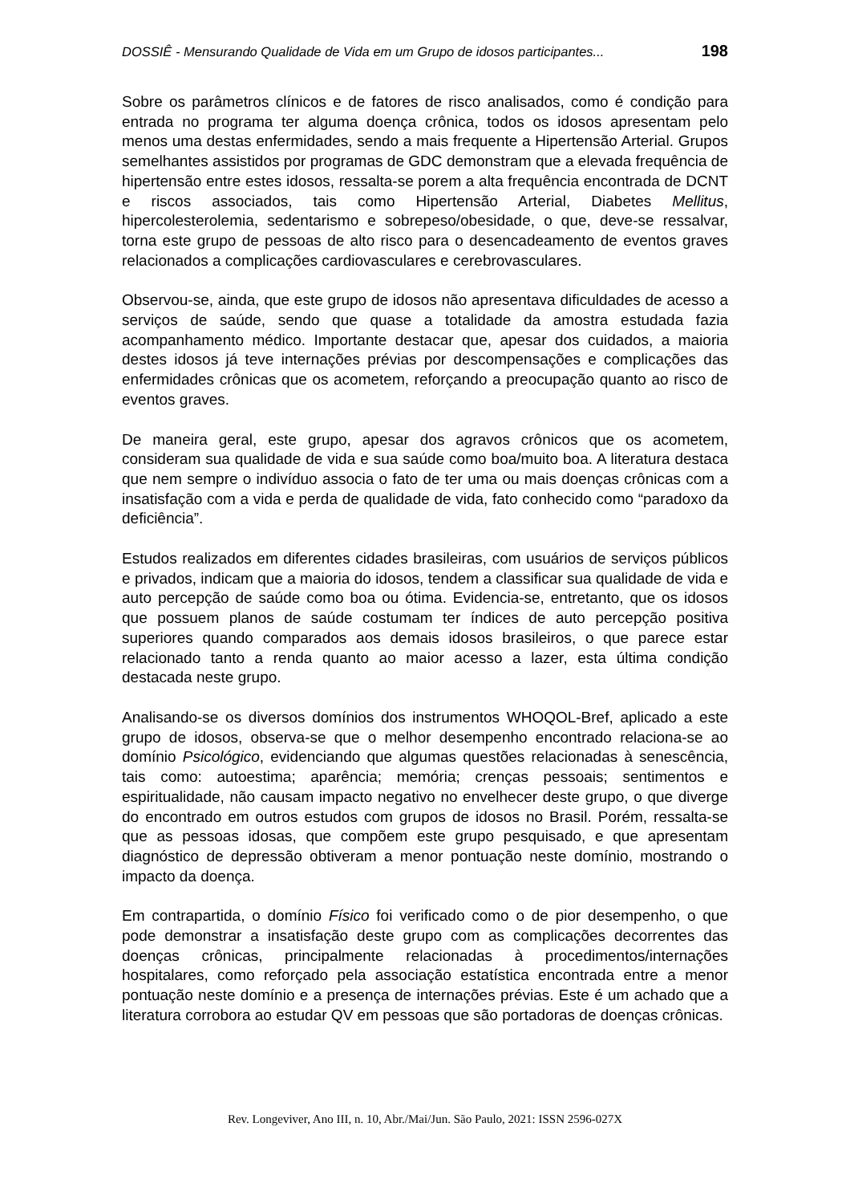DOSSIÊ - Mensurando Qualidade de Vida em um Grupo de idosos participantes... 198
Sobre os parâmetros clínicos e de fatores de risco analisados, como é condição para entrada no programa ter alguma doença crônica, todos os idosos apresentam pelo menos uma destas enfermidades, sendo a mais frequente a Hipertensão Arterial. Grupos semelhantes assistidos por programas de GDC demonstram que a elevada frequência de hipertensão entre estes idosos, ressalta-se porem a alta frequência encontrada de DCNT e riscos associados, tais como Hipertensão Arterial, Diabetes Mellitus, hipercolesterolemia, sedentarismo e sobrepeso/obesidade, o que, deve-se ressalvar, torna este grupo de pessoas de alto risco para o desencadeamento de eventos graves relacionados a complicações cardiovasculares e cerebrovasculares.
Observou-se, ainda, que este grupo de idosos não apresentava dificuldades de acesso a serviços de saúde, sendo que quase a totalidade da amostra estudada fazia acompanhamento médico. Importante destacar que, apesar dos cuidados, a maioria destes idosos já teve internações prévias por descompensações e complicações das enfermidades crônicas que os acometem, reforçando a preocupação quanto ao risco de eventos graves.
De maneira geral, este grupo, apesar dos agravos crônicos que os acometem, consideram sua qualidade de vida e sua saúde como boa/muito boa. A literatura destaca que nem sempre o indivíduo associa o fato de ter uma ou mais doenças crônicas com a insatisfação com a vida e perda de qualidade de vida, fato conhecido como “paradoxo da deficiência”.
Estudos realizados em diferentes cidades brasileiras, com usuários de serviços públicos e privados, indicam que a maioria do idosos, tendem a classificar sua qualidade de vida e auto percepção de saúde como boa ou ótima. Evidencia-se, entretanto, que os idosos que possuem planos de saúde costumam ter índices de auto percepção positiva superiores quando comparados aos demais idosos brasileiros, o que parece estar relacionado tanto a renda quanto ao maior acesso a lazer, esta última condição destacada neste grupo.
Analisando-se os diversos domínios dos instrumentos WHOQOL-Bref, aplicado a este grupo de idosos, observa-se que o melhor desempenho encontrado relaciona-se ao domínio Psicológico, evidenciando que algumas questões relacionadas à senescência, tais como: autoestima; aparência; memória; crenças pessoais; sentimentos e espiritualidade, não causam impacto negativo no envelhecer deste grupo, o que diverge do encontrado em outros estudos com grupos de idosos no Brasil. Porém, ressalta-se que as pessoas idosas, que compõem este grupo pesquisado, e que apresentam diagnóstico de depressão obtiveram a menor pontuação neste domínio, mostrando o impacto da doença.
Em contrapartida, o domínio Físico foi verificado como o de pior desempenho, o que pode demonstrar a insatisfação deste grupo com as complicações decorrentes das doenças crônicas, principalmente relacionadas à procedimentos/internações hospitalares, como reforçado pela associação estatística encontrada entre a menor pontuação neste domínio e a presença de internações prévias. Este é um achado que a literatura corrobora ao estudar QV em pessoas que são portadoras de doenças crônicas.
Rev. Longeviver, Ano III, n. 10, Abr./Mai/Jun. São Paulo, 2021: ISSN 2596-027X